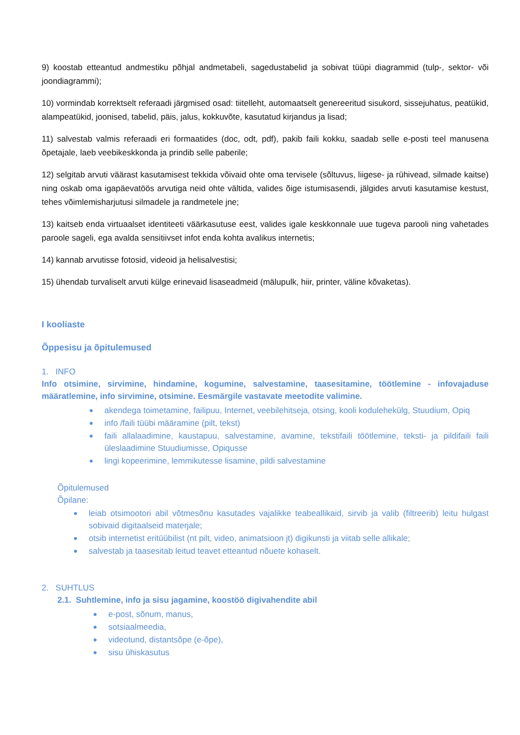9) koostab etteantud andmestiku põhjal andmetabeli, sagedustabelid ja sobivat tüüpi diagrammid (tulp-, sektor- või joondiagrammi);
10) vormindab korrektselt referaadi järgmised osad: tiitelleht, automaatselt genereeritud sisukord, sissejuhatus, peatükid, alampeatükid, joonised, tabelid, päis, jalus, kokkuvõte, kasutatud kirjandus ja lisad;
11) salvestab valmis referaadi eri formaatides (doc, odt, pdf), pakib faili kokku, saadab selle e-posti teel manusena õpetajale, laeb veebikeskkonda ja prindib selle paberile;
12) selgitab arvuti väärast kasutamisest tekkida võivaid ohte oma tervisele (sõltuvus, liigese- ja rühivead, silmade kaitse) ning oskab oma igapäevatöös arvutiga neid ohte vältida, valides õige istumisasendi, jälgides arvuti kasutamise kestust, tehes võimlemisharjutusi silmadele ja randmetele jne;
13) kaitseb enda virtuaalset identiteeti väärkasutuse eest, valides igale keskkonnale uue tugeva parooli ning vahetades paroole sageli, ega avalda sensitiivset infot enda kohta avalikus internetis;
14) kannab arvutisse fotosid, videoid ja helisalvestisi;
15) ühendab turvaliselt arvuti külge erinevaid lisaseadmeid (mälupulk, hiir, printer, väline kõvaketas).
I kooliaste
Õppesisu ja õpitulemused
1. INFO
Info otsimine, sirvimine, hindamine, kogumine, salvestamine, taasesitamine, töötlemine - infovajaduse määratlemine, info sirvimine, otsimine. Eesmärgile vastavate meetodite valimine.
akendega toimetamine, failipuu, Internet, veebilehitseja, otsing, kooli kodulehekülg, Stuudium, Opiq
info /faili tüübi määramine (pilt, tekst)
faili allalaadimine, kaustapuu, salvestamine, avamine, tekstifaili töötlemine, teksti- ja pildifaili faili üleslaadimine Stuudiumisse, Opiqusse
lingi kopeerimine, lemmikutesse lisamine, pildi salvestamine
Õpitulemused
Õpilane:
leiab otsimootori abil võtmesõnu kasutades vajalikke teabeallikaid, sirvib ja valib (filtreerib) leitu hulgast sobivaid digitaalseid materjale;
otsib internetist eritüübilist (nt pilt, video, animatsioon jt) digikunsti ja viitab selle allikale;
salvestab ja taasesitab leitud teavet etteantud nõuete kohaselt.
2. SUHTLUS
2.1. Suhtlemine, info ja sisu jagamine, koostöö digivahendite abil
e-post, sõnum, manus,
sotsiaalmeedia,
videotund, distantsõpe (e-õpe),
sisu ühiskasutus